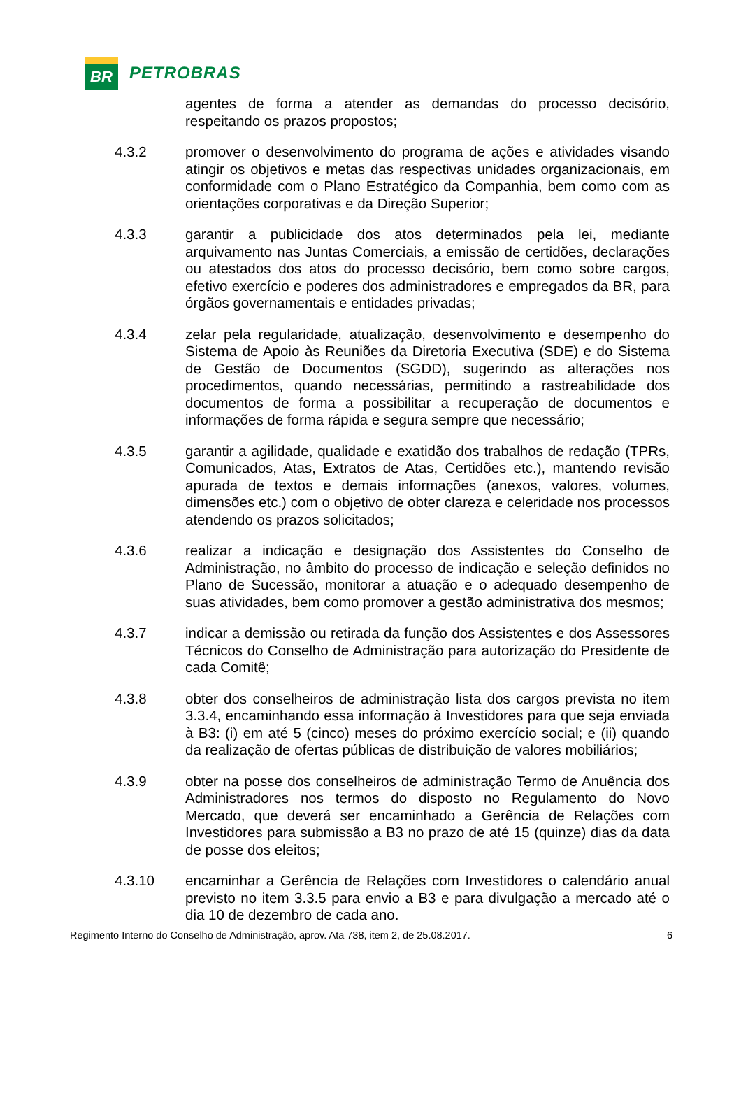BR
PETROBRAS
agentes de forma a atender as demandas do processo decisório, respeitando os prazos propostos;
4.3.2 promover o desenvolvimento do programa de ações e atividades visando atingir os objetivos e metas das respectivas unidades organizacionais, em conformidade com o Plano Estratégico da Companhia, bem como com as orientações corporativas e da Direção Superior;
4.3.3 garantir a publicidade dos atos determinados pela lei, mediante arquivamento nas Juntas Comerciais, a emissão de certidões, declarações ou atestados dos atos do processo decisório, bem como sobre cargos, efetivo exercício e poderes dos administradores e empregados da BR, para órgãos governamentais e entidades privadas;
4.3.4 zelar pela regularidade, atualização, desenvolvimento e desempenho do Sistema de Apoio às Reuniões da Diretoria Executiva (SDE) e do Sistema de Gestão de Documentos (SGDD), sugerindo as alterações nos procedimentos, quando necessárias, permitindo a rastreabilidade dos documentos de forma a possibilitar a recuperação de documentos e informações de forma rápida e segura sempre que necessário;
4.3.5 garantir a agilidade, qualidade e exatidão dos trabalhos de redação (TPRs, Comunicados, Atas, Extratos de Atas, Certidões etc.), mantendo revisão apurada de textos e demais informações (anexos, valores, volumes, dimensões etc.) com o objetivo de obter clareza e celeridade nos processos atendendo os prazos solicitados;
4.3.6 realizar a indicação e designação dos Assistentes do Conselho de Administração, no âmbito do processo de indicação e seleção definidos no Plano de Sucessão, monitorar a atuação e o adequado desempenho de suas atividades, bem como promover a gestão administrativa dos mesmos;
4.3.7 indicar a demissão ou retirada da função dos Assistentes e dos Assessores Técnicos do Conselho de Administração para autorização do Presidente de cada Comitê;
4.3.8 obter dos conselheiros de administração lista dos cargos prevista no item 3.3.4, encaminhando essa informação à Investidores para que seja enviada à B3: (i) em até 5 (cinco) meses do próximo exercício social; e (ii) quando da realização de ofertas públicas de distribuição de valores mobiliários;
4.3.9 obter na posse dos conselheiros de administração Termo de Anuência dos Administradores nos termos do disposto no Regulamento do Novo Mercado, que deverá ser encaminhado a Gerência de Relações com Investidores para submissão a B3 no prazo de até 15 (quinze) dias da data de posse dos eleitos;
4.3.10 encaminhar a Gerência de Relações com Investidores o calendário anual previsto no item 3.3.5 para envio a B3 e para divulgação a mercado até o dia 10 de dezembro de cada ano.
Regimento Interno do Conselho de Administração, aprov. Ata 738, item 2, de 25.08.2017. 6